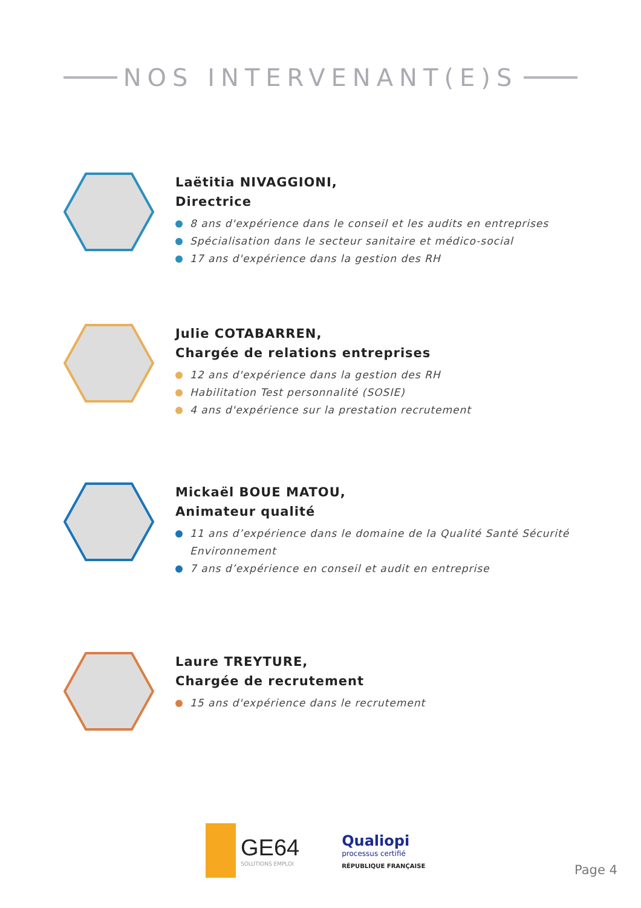NOS INTERVENANT(E)S
Laëtitia NIVAGGIONI,
Directrice
8 ans d'expérience dans le conseil et les audits en entreprises
Spécialisation dans le secteur sanitaire et médico-social
17 ans d'expérience dans la gestion des RH
Julie COTABARREN,
Chargée de relations entreprises
12 ans d'expérience dans la gestion des RH
Habilitation Test personnalité (SOSIE)
4 ans d'expérience sur la prestation recrutement
Mickaël BOUE MATOU,
Animateur qualité
11 ans d’expérience dans le domaine de la Qualité Santé Sécurité Environnement
7 ans d’expérience en conseil et audit en entreprise
Laure TREYTURE,
Chargée de recrutement
15 ans d'expérience dans le recrutement
GE64
SOLUTIONS EMPLOI
Qualiopi
processus certifié
RÉPUBLIQUE FRANÇAISE
Page 4